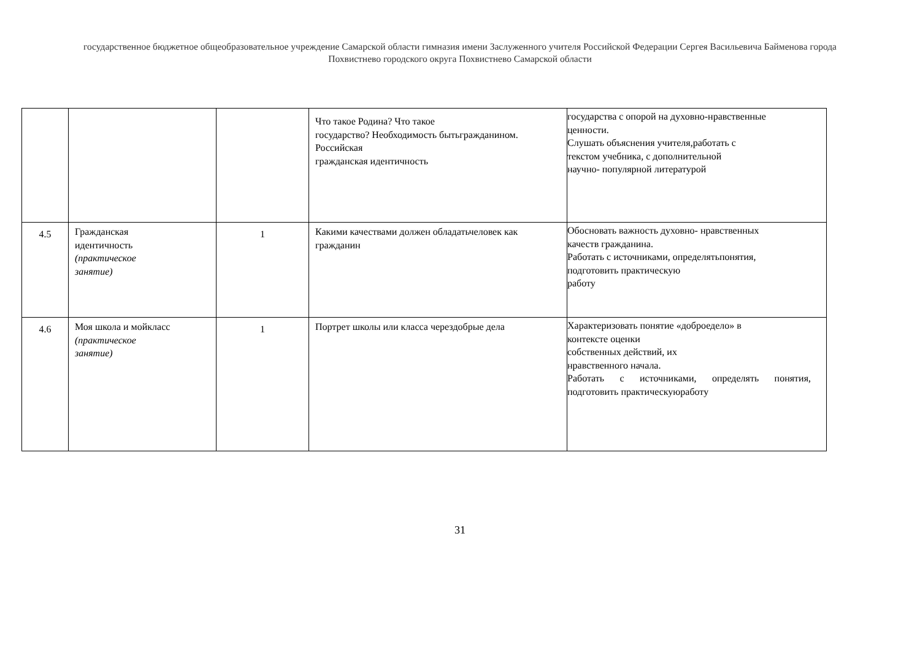государственное бюджетное общеобразовательное учреждение Самарской области гимназия имени Заслуженного учителя Российской Федерации Сергея Васильевича Байменова города
Похвистнево городского округа Похвистнево Самарской области
| | | | Что такое Родина? Что такое государство? Необходимость бытьгражданином. Российская гражданская идентичность | государства с опорой на духовно-нравственные ценности. Слушать объяснения учителя,работать с текстом учебника, с дополнительной научно- популярной литературой |
| 4.5 | Гражданская идентичность (практическое занятие) | 1 | Какими качествами должен обладатьчеловек как гражданин | Обосновать важность духовно- нравственных качеств гражданина. Работать с источниками, определятьпонятия, подготовить практическую работу |
| 4.6 | Моя школа и мойкласс (практическое занятие) | 1 | Портрет школы или класса черездобрые дела | Характеризовать понятие «доброедело» в контексте оценки собственных действий, их нравственного начала. Работать с источниками, определять понятия, подготовить практическуюработу |
31